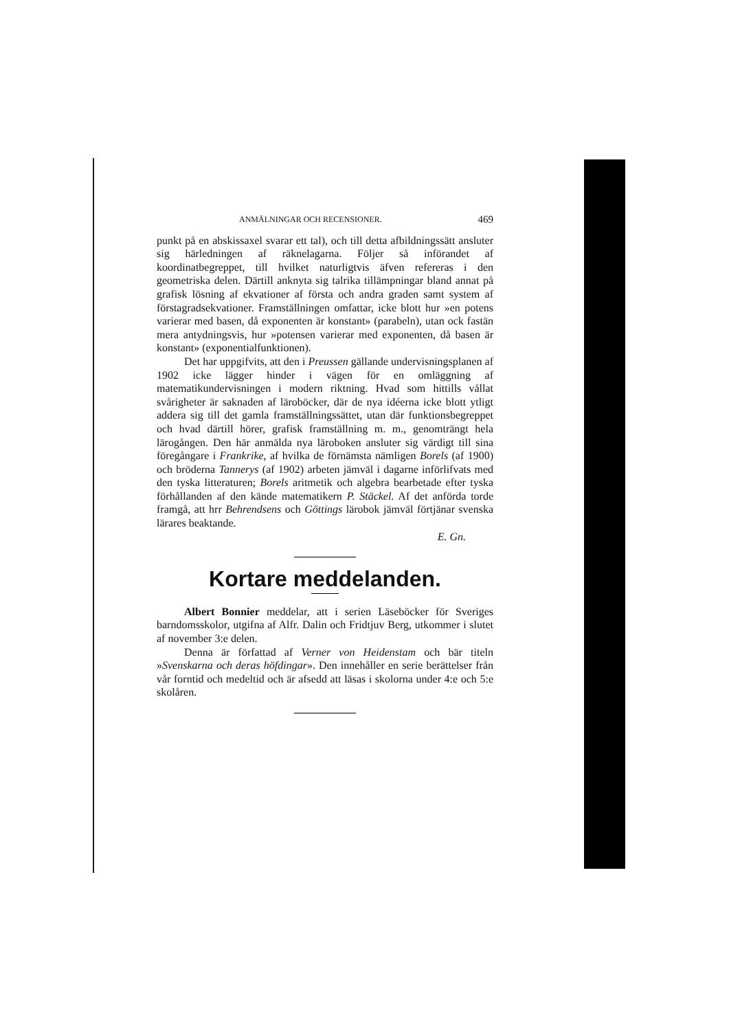ANMÄLNINGAR OCH RECENSIONER. 469
punkt på en abskissaxel svarar ett tal), och till detta afbildningssätt ansluter sig härledningen af räknelagarna. Följer så införandet af koordinatbegreppet, till hvilket naturligtvis äfven refereras i den geometriska delen. Därtill anknyta sig talrika tillämpningar bland annat på grafisk lösning af ekvationer af första och andra graden samt system af förstagradsekvationer. Framställningen omfattar, icke blott hur »en potens varierar med basen, då exponenten är konstant» (parabeln), utan ock fastän mera antydningsvis, hur »potensen varierar med exponenten, då basen är konstant» (exponentialfunktionen).
Det har uppgifvits, att den i Preussen gällande undervisningsplanen af 1902 icke lägger hinder i vägen för en omläggning af matematikundervisningen i modern riktning. Hvad som hittills vållat svårigheter är saknaden af läroböcker, där de nya idéerna icke blott ytligt addera sig till det gamla framställningssättet, utan där funktionsbegreppet och hvad därtill hörer, grafisk framställning m. m., genomträngt hela lärogången. Den här anmälda nya läroboken ansluter sig värdigt till sina föregångare i Frankrike, af hvilka de förnämsta nämligen Borels (af 1900) och bröderna Tannerys (af 1902) arbeten jämväl i dagarne införlifvats med den tyska litteraturen; Borels aritmetik och algebra bearbetade efter tyska förhållanden af den kände matematikern P. Stäckel. Af det anförda torde framgå, att hrr Behrendsens och Göttings lärobok jämväl förtjänar svenska lärares beaktande.
E. Gn.
Kortare meddelanden.
Albert Bonnier meddelar, att i serien Läseböcker för Sveriges barndomsskolor, utgifna af Alfr. Dalin och Fridtjuv Berg, utkommer i slutet af november 3:e delen.
Denna är författad af Verner von Heidenstam och bär titeln »Svenskarna och deras höfdingar». Den innehåller en serie berättelser från vår forntid och medeltid och är afsedd att läsas i skolorna under 4:e och 5:e skolåren.